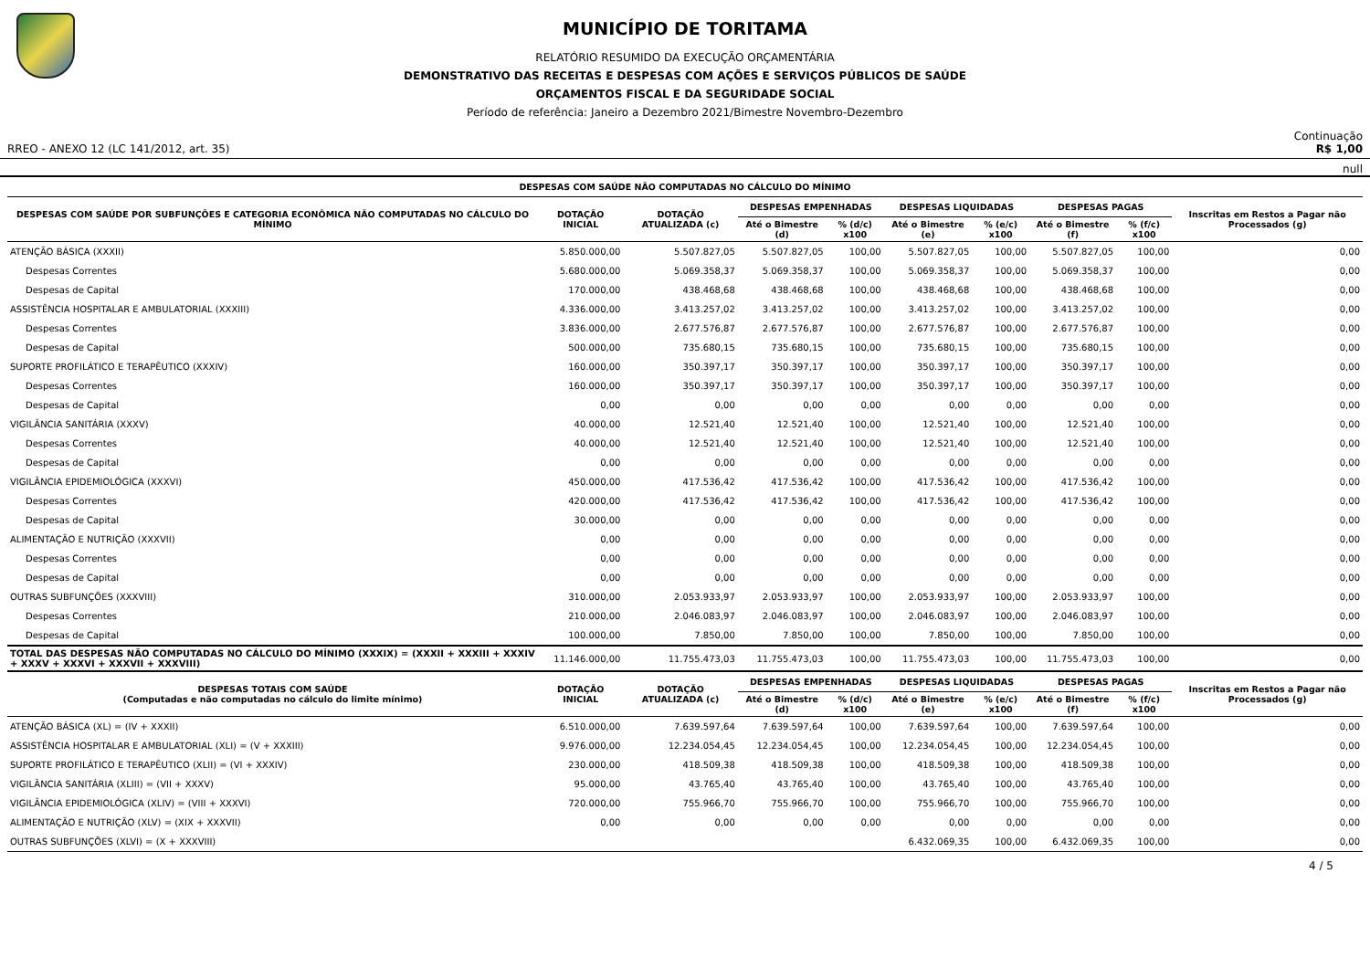MUNICÍPIO DE TORITAMA
RELATÓRIO RESUMIDO DA EXECUÇÃO ORÇAMENTÁRIA
DEMONSTRATIVO DAS RECEITAS E DESPESAS COM AÇÕES E SERVIÇOS PÚBLICOS DE SAÚDE
ORÇAMENTOS FISCAL E DA SEGURIDADE SOCIAL
Período de referência: Janeiro a Dezembro 2021/Bimestre Novembro-Dezembro
Continuação
RREO - ANEXO 12 (LC 141/2012, art. 35) R$ 1,00
null
| DESPESAS COM SAÚDE NÃO COMPUTADAS NO CÁLCULO DO MÍNIMO | | | | | | | | | |
| --- | --- | --- | --- | --- | --- | --- | --- | --- | --- |
| DESPESAS COM SAÚDE POR SUBFUNÇÕES E CATEGORIA ECONÔMICA NÃO COMPUTADAS NO CÁLCULO DO MÍNIMO | DOTAÇÃO INICIAL | DOTAÇÃO ATUALIZADA (c) | DESPESAS EMPENHADAS | | DESPESAS LIQUIDADAS | | DESPESAS PAGAS | | Inscritas em Restos a Pagar não Processados (g) |
| | | | Até o Bimestre (d) | % (d/c) x100 | Até o Bimestre (e) | % (e/c) x100 | Até o Bimestre (f) | % (f/c) x100 | |
| ATENÇÃO BÁSICA (XXXII) | 5.850.000,00 | 5.507.827,05 | 5.507.827,05 | 100,00 | 5.507.827,05 | 100,00 | 5.507.827,05 | 100,00 | 0,00 |
| Despesas Correntes | 5.680.000,00 | 5.069.358,37 | 5.069.358,37 | 100,00 | 5.069.358,37 | 100,00 | 5.069.358,37 | 100,00 | 0,00 |
| Despesas de Capital | 170.000,00 | 438.468,68 | 438.468,68 | 100,00 | 438.468,68 | 100,00 | 438.468,68 | 100,00 | 0,00 |
| ASSISTÊNCIA HOSPITALAR E AMBULATORIAL (XXXIII) | 4.336.000,00 | 3.413.257,02 | 3.413.257,02 | 100,00 | 3.413.257,02 | 100,00 | 3.413.257,02 | 100,00 | 0,00 |
| Despesas Correntes | 3.836.000,00 | 2.677.576,87 | 2.677.576,87 | 100,00 | 2.677.576,87 | 100,00 | 2.677.576,87 | 100,00 | 0,00 |
| Despesas de Capital | 500.000,00 | 735.680,15 | 735.680,15 | 100,00 | 735.680,15 | 100,00 | 735.680,15 | 100,00 | 0,00 |
| SUPORTE PROFILÁTICO E TERAPÊUTICO (XXXIV) | 160.000,00 | 350.397,17 | 350.397,17 | 100,00 | 350.397,17 | 100,00 | 350.397,17 | 100,00 | 0,00 |
| Despesas Correntes | 160.000,00 | 350.397,17 | 350.397,17 | 100,00 | 350.397,17 | 100,00 | 350.397,17 | 100,00 | 0,00 |
| Despesas de Capital | 0,00 | 0,00 | 0,00 | 0,00 | 0,00 | 0,00 | 0,00 | 0,00 | 0,00 |
| VIGILÂNCIA SANITÁRIA (XXXV) | 40.000,00 | 12.521,40 | 12.521,40 | 100,00 | 12.521,40 | 100,00 | 12.521,40 | 100,00 | 0,00 |
| Despesas Correntes | 40.000,00 | 12.521,40 | 12.521,40 | 100,00 | 12.521,40 | 100,00 | 12.521,40 | 100,00 | 0,00 |
| Despesas de Capital | 0,00 | 0,00 | 0,00 | 0,00 | 0,00 | 0,00 | 0,00 | 0,00 | 0,00 |
| VIGILÂNCIA EPIDEMIOLÓGICA (XXXVI) | 450.000,00 | 417.536,42 | 417.536,42 | 100,00 | 417.536,42 | 100,00 | 417.536,42 | 100,00 | 0,00 |
| Despesas Correntes | 420.000,00 | 417.536,42 | 417.536,42 | 100,00 | 417.536,42 | 100,00 | 417.536,42 | 100,00 | 0,00 |
| Despesas de Capital | 30.000,00 | 0,00 | 0,00 | 0,00 | 0,00 | 0,00 | 0,00 | 0,00 | 0,00 |
| ALIMENTAÇÃO E NUTRIÇÃO (XXXVII) | 0,00 | 0,00 | 0,00 | 0,00 | 0,00 | 0,00 | 0,00 | 0,00 | 0,00 |
| Despesas Correntes | 0,00 | 0,00 | 0,00 | 0,00 | 0,00 | 0,00 | 0,00 | 0,00 | 0,00 |
| Despesas de Capital | 0,00 | 0,00 | 0,00 | 0,00 | 0,00 | 0,00 | 0,00 | 0,00 | 0,00 |
| OUTRAS SUBFUNÇÕES (XXXVIII) | 310.000,00 | 2.053.933,97 | 2.053.933,97 | 100,00 | 2.053.933,97 | 100,00 | 2.053.933,97 | 100,00 | 0,00 |
| Despesas Correntes | 210.000,00 | 2.046.083,97 | 2.046.083,97 | 100,00 | 2.046.083,97 | 100,00 | 2.046.083,97 | 100,00 | 0,00 |
| Despesas de Capital | 100.000,00 | 7.850,00 | 7.850,00 | 100,00 | 7.850,00 | 100,00 | 7.850,00 | 100,00 | 0,00 |
| TOTAL DAS DESPESAS NÃO COMPUTADAS NO CÁLCULO DO MÍNIMO (XXXIX) = (XXXII + XXXIII + XXXIV + XXXV + XXXVI + XXXVII + XXXVIII) | 11.146.000,00 | 11.755.473,03 | 11.755.473,03 | 100,00 | 11.755.473,03 | 100,00 | 11.755.473,03 | 100,00 | 0,00 |
| DESPESAS TOTAIS COM SAÚDE (Computadas e não computadas no cálculo do limite mínimo) | DOTAÇÃO INICIAL | DOTAÇÃO ATUALIZADA (c) | DESPESAS EMPENHADAS | | DESPESAS LIQUIDADAS | | DESPESAS PAGAS | | Inscritas em Restos a Pagar não Processados (g) |
| | | | Até o Bimestre (d) | % (d/c) x100 | Até o Bimestre (e) | % (e/c) x100 | Até o Bimestre (f) | % (f/c) x100 | |
| ATENÇÃO BÁSICA (XL) = (IV + XXXII) | 6.510.000,00 | 7.639.597,64 | 7.639.597,64 | 100,00 | 7.639.597,64 | 100,00 | 7.639.597,64 | 100,00 | 0,00 |
| ASSISTÊNCIA HOSPITALAR E AMBULATORIAL (XLI) = (V + XXXIII) | 9.976.000,00 | 12.234.054,45 | 12.234.054,45 | 100,00 | 12.234.054,45 | 100,00 | 12.234.054,45 | 100,00 | 0,00 |
| SUPORTE PROFILÁTICO E TERAPÊUTICO (XLII) = (VI + XXXIV) | 230.000,00 | 418.509,38 | 418.509,38 | 100,00 | 418.509,38 | 100,00 | 418.509,38 | 100,00 | 0,00 |
| VIGILÂNCIA SANITÁRIA (XLIII) = (VII + XXXV) | 95.000,00 | 43.765,40 | 43.765,40 | 100,00 | 43.765,40 | 100,00 | 43.765,40 | 100,00 | 0,00 |
| VIGILÂNCIA EPIDEMIOLÓGICA (XLIV) = (VIII + XXXVI) | 720.000,00 | 755.966,70 | 755.966,70 | 100,00 | 755.966,70 | 100,00 | 755.966,70 | 100,00 | 0,00 |
| ALIMENTAÇÃO E NUTRIÇÃO (XLV) = (XIX + XXXVII) | 0,00 | 0,00 | 0,00 | 0,00 | 0,00 | 0,00 | 0,00 | 0,00 | 0,00 |
| OUTRAS SUBFUNÇÕES (XLVI) = (X + XXXVIII) | | | | | 6.432.069,35 | 100,00 | 6.432.069,35 | 100,00 | 0,00 |
4 / 5